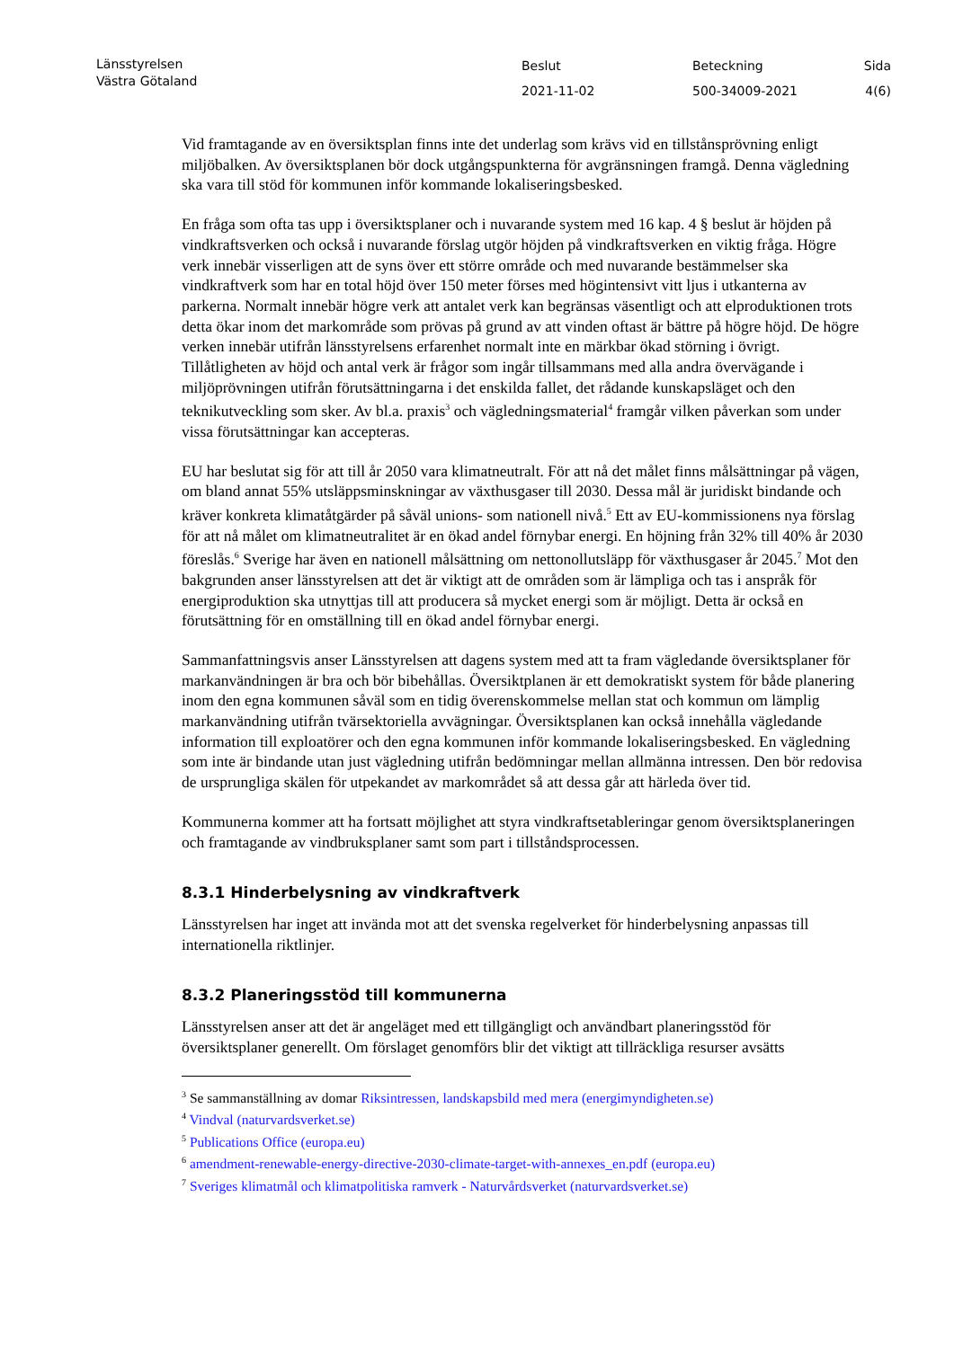Länsstyrelsen
Västra Götaland
Beslut
2021-11-02
Beteckning
500-34009-2021
Sida
4(6)
Vid framtagande av en översiktsplan finns inte det underlag som krävs vid en tillstånsprövning enligt miljöbalken. Av översiktsplanen bör dock utgångspunkterna för avgränsningen framgå. Denna vägledning ska vara till stöd för kommunen inför kommande lokaliseringsbesked.
En fråga som ofta tas upp i översiktsplaner och i nuvarande system med 16 kap. 4 § beslut är höjden på vindkraftsverken och också i nuvarande förslag utgör höjden på vindkraftsverken en viktig fråga. Högre verk innebär visserligen att de syns över ett större område och med nuvarande bestämmelser ska vindkraftverk som har en total höjd över 150 meter förses med högintensivt vitt ljus i utkanterna av parkerna. Normalt innebär högre verk att antalet verk kan begränsas väsentligt och att elproduktionen trots detta ökar inom det markområde som prövas på grund av att vinden oftast är bättre på högre höjd. De högre verken innebär utifrån länsstyrelsens erfarenhet normalt inte en märkbar ökad störning i övrigt. Tillåtligheten av höjd och antal verk är frågor som ingår tillsammans med alla andra övervägande i miljöprövningen utifrån förutsättningarna i det enskilda fallet, det rådande kunskapsläget och den teknikutveckling som sker. Av bl.a. praxis<sup>3</sup> och vägledningsmaterial<sup>4</sup> framgår vilken påverkan som under vissa förutsättningar kan accepteras.
EU har beslutat sig för att till år 2050 vara klimatneutralt. För att nå det målet finns målsättningar på vägen, om bland annat 55% utsläppsminskningar av växthusgaser till 2030. Dessa mål är juridiskt bindande och kräver konkreta klimatåtgärder på såväl unions- som nationell nivå.<sup>5</sup> Ett av EU-kommissionens nya förslag för att nå målet om klimatneutralitet är en ökad andel förnybar energi. En höjning från 32% till 40% år 2030 föreslås.<sup>6</sup> Sverige har även en nationell målsättning om nettonollutsläpp för växthusgaser år 2045.<sup>7</sup> Mot den bakgrunden anser länsstyrelsen att det är viktigt att de områden som är lämpliga och tas i anspråk för energiproduktion ska utnyttjas till att producera så mycket energi som är möjligt. Detta är också en förutsättning för en omställning till en ökad andel förnybar energi.
Sammanfattningsvis anser Länsstyrelsen att dagens system med att ta fram vägledande översiktsplaner för markanvändningen är bra och bör bibehållas. Översiktplanen är ett demokratiskt system för både planering inom den egna kommunen såväl som en tidig överenskommelse mellan stat och kommun om lämplig markanvändning utifrån tvärsektoriella avvägningar. Översiktsplanen kan också innehålla vägledande information till exploatörer och den egna kommunen inför kommande lokaliseringsbesked. En vägledning som inte är bindande utan just vägledning utifrån bedömningar mellan allmänna intressen. Den bör redovisa de ursprungliga skälen för utpekandet av markområdet så att dessa går att härleda över tid.
Kommunerna kommer att ha fortsatt möjlighet att styra vindkraftsetableringar genom översiktsplaneringen och framtagande av vindbruksplaner samt som part i tillståndsprocessen.
8.3.1 Hinderbelysning av vindkraftverk
Länsstyrelsen har inget att invända mot att det svenska regelverket för hinderbelysning anpassas till internationella riktlinjer.
8.3.2 Planeringsstöd till kommunerna
Länsstyrelsen anser att det är angeläget med ett tillgängligt och användbart planeringsstöd för översiktsplaner generellt. Om förslaget genomförs blir det viktigt att tillräckliga resurser avsätts
<sup>3</sup> Se sammanställning av domar Riksintressen, landskapsbild med mera (energimyndigheten.se)
<sup>4</sup> Vindval (naturvardsverket.se)
<sup>5</sup> Publications Office (europa.eu)
<sup>6</sup> amendment-renewable-energy-directive-2030-climate-target-with-annexes_en.pdf (europa.eu)
<sup>7</sup> Sveriges klimatmål och klimatpolitiska ramverk - Naturvårdsverket (naturvardsverket.se)